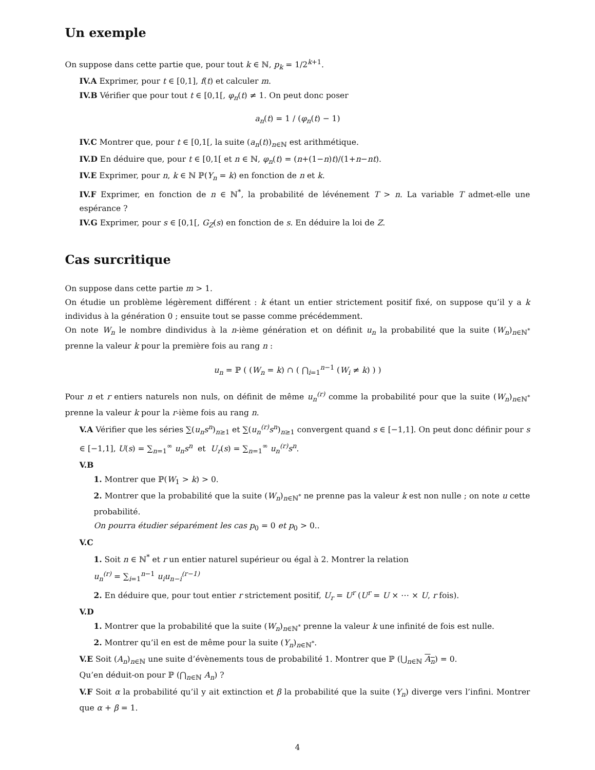Un exemple
On suppose dans cette partie que, pour tout k ∈ ℕ, p<sub>k</sub> = 1/2<sup>k+1</sup>.
IV.A Exprimer, pour t ∈ [0,1], f(t) et calculer m.
IV.B Vérifier que pour tout t ∈ [0,1[, φ<sub>n</sub>(t) ≠ 1. On peut donc poser
a<sub>n</sub>(t) = 1 / (φ<sub>n</sub>(t) − 1)
IV.C Montrer que, pour t ∈ [0,1[, la suite (a<sub>n</sub>(t))<sub>n∈ℕ</sub> est arithmétique.
IV.D En déduire que, pour t ∈ [0,1[ et n ∈ ℕ, φ<sub>n</sub>(t) = (n+(1−n)t)/(1+n−nt).
IV.E Exprimer, pour n, k ∈ ℕ ℙ(Y<sub>n</sub> = k) en fonction de n et k.
IV.F Exprimer, en fonction de n ∈ ℕ<sup>*</sup>, la probabilité de lévénement T > n. La variable T admet-elle une espérance ?
IV.G Exprimer, pour s ∈ [0,1[, G<sub>Z</sub>(s) en fonction de s. En déduire la loi de Z.
Cas surcritique
On suppose dans cette partie m > 1.
On étudie un problème légèrement différent : k étant un entier strictement positif fixé, on suppose qu’il y a k individus à la génération 0 ; ensuite tout se passe comme précédemment.
On note W<sub>n</sub> le nombre dindividus à la n-ième génération et on définit u<sub>n</sub> la probabilité que la suite (W<sub>n</sub>)<sub>n∈ℕ<sup>*</sup></sub> prenne la valeur k pour la première fois au rang n :
u<sub>n</sub> = ℙ ( (W<sub>n</sub> = k) ∩ ( ⋂<sub>i=1</sub><sup>n−1</sup> (W<sub>i</sub> ≠ k) ) )
Pour n et r entiers naturels non nuls, on définit de même u<sub>n</sub><sup>(r)</sup> comme la probabilité pour que la suite (W<sub>n</sub>)<sub>n∈ℕ<sup>*</sup></sub> prenne la valeur k pour la r-ième fois au rang n.
V.A Vérifier que les séries ∑(u<sub>n</sub>s<sup>n</sup>)<sub>n≥1</sub> et ∑(u<sub>n</sub><sup>(r)</sup>s<sup>n</sup>)<sub>n≥1</sub> convergent quand s ∈ [−1,1]. On peut donc définir pour s ∈ [−1,1], U(s) = ∑<sub>n=1</sub><sup>∞</sup> u<sub>n</sub>s<sup>n</sup> et U<sub>r</sub>(s) = ∑<sub>n=1</sub><sup>∞</sup> u<sub>n</sub><sup>(r)</sup>s<sup>n</sup>.
V.B
1. Montrer que ℙ(W<sub>1</sub> > k) > 0.
2. Montrer que la probabilité que la suite (W<sub>n</sub>)<sub>n∈ℕ<sup>*</sup></sub> ne prenne pas la valeur k est non nulle ; on note u cette probabilité.
On pourra étudier séparément les cas p<sub>0</sub> = 0 et p<sub>0</sub> > 0..
V.C
1. Soit n ∈ ℕ<sup>*</sup> et r un entier naturel supérieur ou égal à 2. Montrer la relation
u<sub>n</sub><sup>(r)</sup> = ∑<sub>i=1</sub><sup>n−1</sup> u<sub>i</sub>u<sub>n−i</sub><sup>(r−1)</sup>
2. En déduire que, pour tout entier r strictement positif, U<sub>r</sub> = U<sup>r</sup> (U<sup>r</sup> = U × ⋯ × U, r fois).
V.D
1. Montrer que la probabilité que la suite (W<sub>n</sub>)<sub>n∈ℕ<sup>*</sup></sub> prenne la valeur k une infinité de fois est nulle.
2. Montrer qu’il en est de même pour la suite (Y<sub>n</sub>)<sub>n∈ℕ<sup>*</sup></sub>.
V.E Soit (A<sub>n</sub>)<sub>n∈ℕ</sub> une suite d’évènements tous de probabilité 1. Montrer que ℙ (⋃<sub>n∈ℕ</sub> A<sub>n</sub>) = 0.
Qu’en déduit-on pour ℙ (⋂<sub>n∈ℕ</sub> A<sub>n</sub>) ?
V.F Soit α la probabilité qu’il y ait extinction et β la probabilité que la suite (Y<sub>n</sub>) diverge vers l’infini. Montrer que α + β = 1.
4